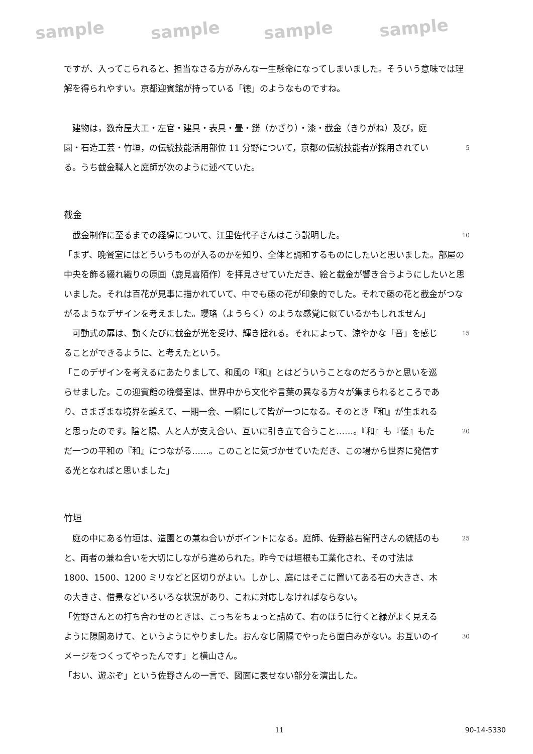sample sample sample sample
ですが、入ってこられると、担当なさる方がみんな一生懸命になってしまいました。そういう意味では理解を得られやすい。京都迎賓館が持っている「徳」のようなものですね。
　建物は，数奇屋大工・左官・建具・表具・畳・錺（かざり）・漆・截金（きりがね）及び，庭園・石造工芸・竹垣，の伝統技能活用部位 11 分野について，京都の伝統技能者が採用されている。うち截金職人と庭師が次のように述べていた。
5
截金
　截金制作に至るまでの経緯について、江里佐代子さんはこう説明した。
10
「まず、晩餐室にはどういうものが入るのかを知り、全体と調和するものにしたいと思いました。部屋の中央を飾る綴れ織りの原画（鹿見喜陌作）を拝見させていただき、絵と截金が響き合うようにしたいと思いました。それは百花が見事に描かれていて、中でも藤の花が印象的でした。それで藤の花と截金がつながるようなデザインを考えました。瓔珞（ようらく）のような感覚に似ているかもしれません」
　可動式の扉は、動くたびに截金が光を受け、輝き揺れる。それによって、涼やかな「音」を感じることができるように、と考えたという。
15
「このデザインを考えるにあたりまして、和風の『和』とはどういうことなのだろうかと思いを巡らせました。この迎賓館の晩餐室は、世界中から文化や言葉の異なる方々が集まられるところであり、さまざまな境界を越えて、一期一会、一瞬にして皆が一つになる。そのとき『和』が生まれると思ったのです。陰と陽、人と人が支え合い、互いに引き立て合うこと……。『和』も『倭』もただ一つの平和の『和』につながる……。このことに気づかせていただき、この場から世界に発信する光となればと思いました」
20
竹垣
　庭の中にある竹垣は、造園との兼ね合いがポイントになる。庭師、佐野藤右衛門さんの統括のもと、両者の兼ね合いを大切にしながら進められた。昨今では垣根も工業化され、その寸法は 1800、1500、1200 ミリなどと区切りがよい。しかし、庭にはそこに置いてある石の大きさ、木の大きさ、借景などいろいろな状況があり、これに対応しなければならない。
25
「佐野さんとの打ち合わせのときは、こっちをちょっと詰めて、右のほうに行くと緑がよく見えるように隙間あけて、というようにやりました。おんなじ間隔でやったら面白みがない。お互いのイメージをつくってやったんです」と横山さん。
30
「おい、遊ぶぞ」という佐野さんの一言で、図面に表せない部分を演出した。
11 90-14-5330